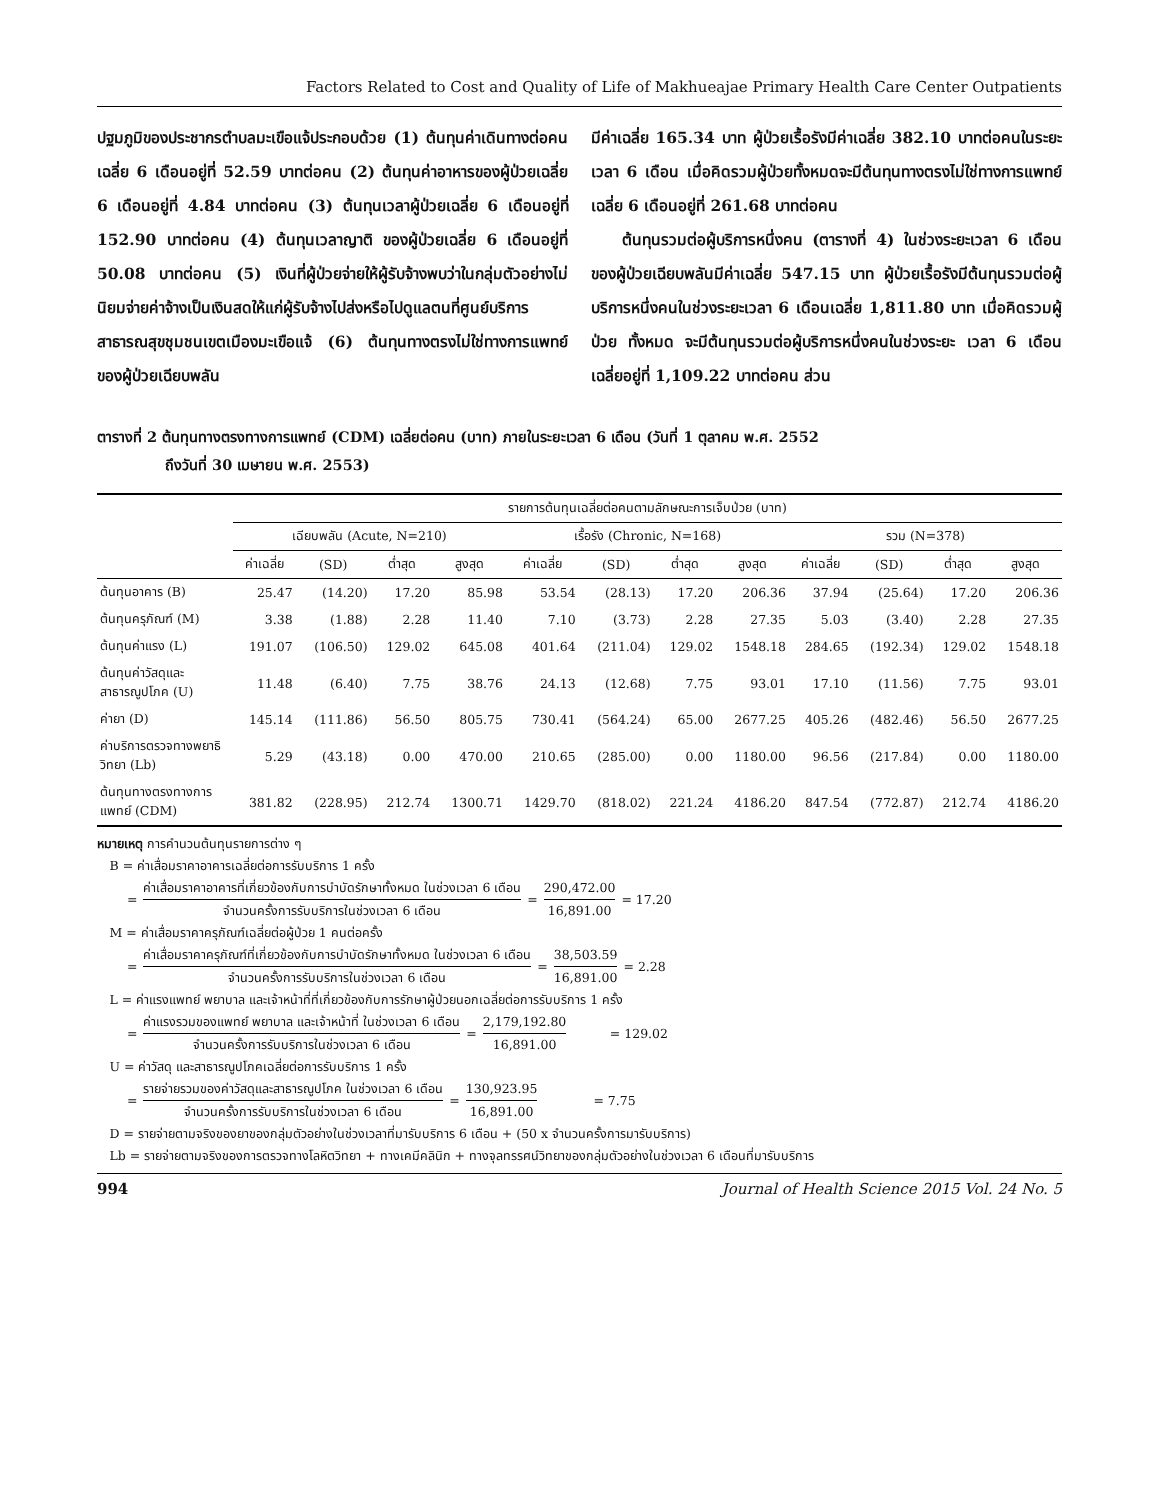Factors Related to Cost and Quality of Life of Makhueajae Primary Health Care Center Outpatients
ปฐมภูมิของประชากรตำบลมะเขือแจ้ประกอบด้วย (1) ต้นทุนค่าเดินทางต่อคนเฉลี่ย 6 เดือนอยู่ที่ 52.59 บาทต่อคน (2) ต้นทุนค่าอาหารของผู้ป่วยเฉลี่ย 6 เดือนอยู่ที่ 4.84 บาทต่อคน (3) ต้นทุนเวลาผู้ป่วยเฉลี่ย 6 เดือนอยู่ที่ 152.90 บาทต่อคน (4) ต้นทุนเวลาญาติ ของผู้ป่วยเฉลี่ย 6 เดือนอยู่ที่ 50.08 บาทต่อคน (5) เงินที่ผู้ป่วยจ่ายให้ผู้รับจ้างพบว่าในกลุ่มตัวอย่างไม่นิยมจ่ายค่าจ้างเป็นเงินสดให้แก่ผู้รับจ้างไปส่งหรือไปดูแลตนที่ศูนย์บริการสาธารณสุขชุมชนเขตเมืองมะเขือแจ้ (6) ต้นทุนทางตรงไม่ใช่ทางการแพทย์ของผู้ป่วยเฉียบพลัน
มีค่าเฉลี่ย 165.34 บาท ผู้ป่วยเรื้อรังมีค่าเฉลี่ย 382.10 บาทต่อคนในระยะเวลา 6 เดือน เมื่อคิดรวมผู้ป่วยทั้งหมดจะมีต้นทุนทางตรงไม่ใช่ทางการแพทย์เฉลี่ย 6 เดือนอยู่ที่ 261.68 บาทต่อคน
  ต้นทุนรวมต่อผู้บริการหนึ่งคน (ตารางที่ 4) ในช่วงระยะเวลา 6 เดือนของผู้ป่วยเฉียบพลันมีค่าเฉลี่ย 547.15 บาท ผู้ป่วยเรื้อรังมีต้นทุนรวมต่อผู้บริการหนึ่งคนในช่วงระยะเวลา 6 เดือนเฉลี่ย 1,811.80 บาท เมื่อคิดรวมผู้ป่วย ทั้งหมด จะมีต้นทุนรวมต่อผู้บริการหนึ่งคนในช่วงระยะ เวลา 6 เดือนเฉลี่ยอยู่ที่ 1,109.22 บาทต่อคน ส่วน
ตารางที่ 2 ต้นทุนทางตรงทางการแพทย์ (CDM) เฉลี่ยต่อคน (บาท) ภายในระยะเวลา 6 เดือน (วันที่ 1 ตุลาคม พ.ศ. 2552
ถึงวันที่ 30 เมษายน พ.ศ. 2553)
| | รายการต้นทุนเฉลี่ยต่อคนตามลักษณะการเจ็บป่วย (บาท) | | | | | | | | | | | |
| --- | --- | --- | --- | --- | --- | --- | --- | --- | --- | --- | --- | --- |
| | เฉียบพลัน (Acute, N=210) | | | | เรื้อรัง (Chronic, N=168) | | | | รวม (N=378) | | | |
| | ค่าเฉลี่ย | (SD) | ต่ำสุด | สูงสุด | ค่าเฉลี่ย | (SD) | ต่ำสุด | สูงสุด | ค่าเฉลี่ย | (SD) | ต่ำสุด | สูงสุด |
| ต้นทุนอาคาร (B) | 25.47 | (14.20) | 17.20 | 85.98 | 53.54 | (28.13) | 17.20 | 206.36 | 37.94 | (25.64) | 17.20 | 206.36 |
| ต้นทุนครุภัณฑ์ (M) | 3.38 | (1.88) | 2.28 | 11.40 | 7.10 | (3.73) | 2.28 | 27.35 | 5.03 | (3.40) | 2.28 | 27.35 |
| ต้นทุนค่าแรง (L) | 191.07 | (106.50) | 129.02 | 645.08 | 401.64 | (211.04) | 129.02 | 1548.18 | 284.65 | (192.34) | 129.02 | 1548.18 |
| ต้นทุนค่าวัสดุและสาธารณูปโภค (U) | 11.48 | (6.40) | 7.75 | 38.76 | 24.13 | (12.68) | 7.75 | 93.01 | 17.10 | (11.56) | 7.75 | 93.01 |
| ค่ายา (D) | 145.14 | (111.86) | 56.50 | 805.75 | 730.41 | (564.24) | 65.00 | 2677.25 | 405.26 | (482.46) | 56.50 | 2677.25 |
| ค่าบริการตรวจทางพยาธิวิทยา (Lb) | 5.29 | (43.18) | 0.00 | 470.00 | 210.65 | (285.00) | 0.00 | 1180.00 | 96.56 | (217.84) | 0.00 | 1180.00 |
| ต้นทุนทางตรงทางการแพทย์ (CDM) | 381.82 | (228.95) | 212.74 | 1300.71 | 1429.70 | (818.02) | 221.24 | 4186.20 | 847.54 | (772.87) | 212.74 | 4186.20 |
หมายเหตุ การคำนวนต้นทุนรายการต่าง ๆ
 B = ค่าเสื่อมราคาอาคารเฉลี่ยต่อการรับบริการ 1 ครั้ง
= ค่าเสื่อมราคาอาคารที่เกี่ยวข้องกับการบำบัดรักษาทั้งหมด ในช่วงเวลา 6 เดือน จำนวนครั้งการรับบริการในช่วงเวลา 6 เดือน = 290,472.00 16,891.00 = 17.20
 M = ค่าเสื่อมราคาครุภัณฑ์เฉลี่ยต่อผู้ป่วย 1 คนต่อครั้ง
= ค่าเสื่อมราคาครุภัณฑ์ที่เกี่ยวข้องกับการบำบัดรักษาทั้งหมด ในช่วงเวลา 6 เดือน จำนวนครั้งการรับบริการในช่วงเวลา 6 เดือน = 38,503.59 16,891.00 = 2.28
 L = ค่าแรงแพทย์ พยาบาล และเจ้าหน้าที่ที่เกี่ยวข้องกับการรักษาผู้ป่วยนอกเฉลี่ยต่อการรับบริการ 1 ครั้ง
= ค่าแรงรวมของแพทย์ พยาบาล และเจ้าหน้าที่ ในช่วงเวลา 6 เดือน จำนวนครั้งการรับบริการในช่วงเวลา 6 เดือน = 2,179,192.80 16,891.00    = 129.02
 U = ค่าวัสดุ และสาธารณูปโภคเฉลี่ยต่อการรับบริการ 1 ครั้ง
= รายจ่ายรวมของค่าวัสดุและสาธารณูปโภค ในช่วงเวลา 6 เดือน จำนวนครั้งการรับบริการในช่วงเวลา 6 เดือน = 130,923.95 16,891.00     = 7.75
 D = รายจ่ายตามจริงของยาของกลุ่มตัวอย่างในช่วงเวลาที่มารับบริการ 6 เดือน + (50 x จำนวนครั้งการมารับบริการ)
 Lb = รายจ่ายตามจริงของการตรวจทางโลหิตวิทยา + ทางเคมีคลินิก + ทางจุลทรรศน์วิทยาของกลุ่มตัวอย่างในช่วงเวลา 6 เดือนที่มารับบริการ
994 Journal of Health Science 2015 Vol. 24 No. 5